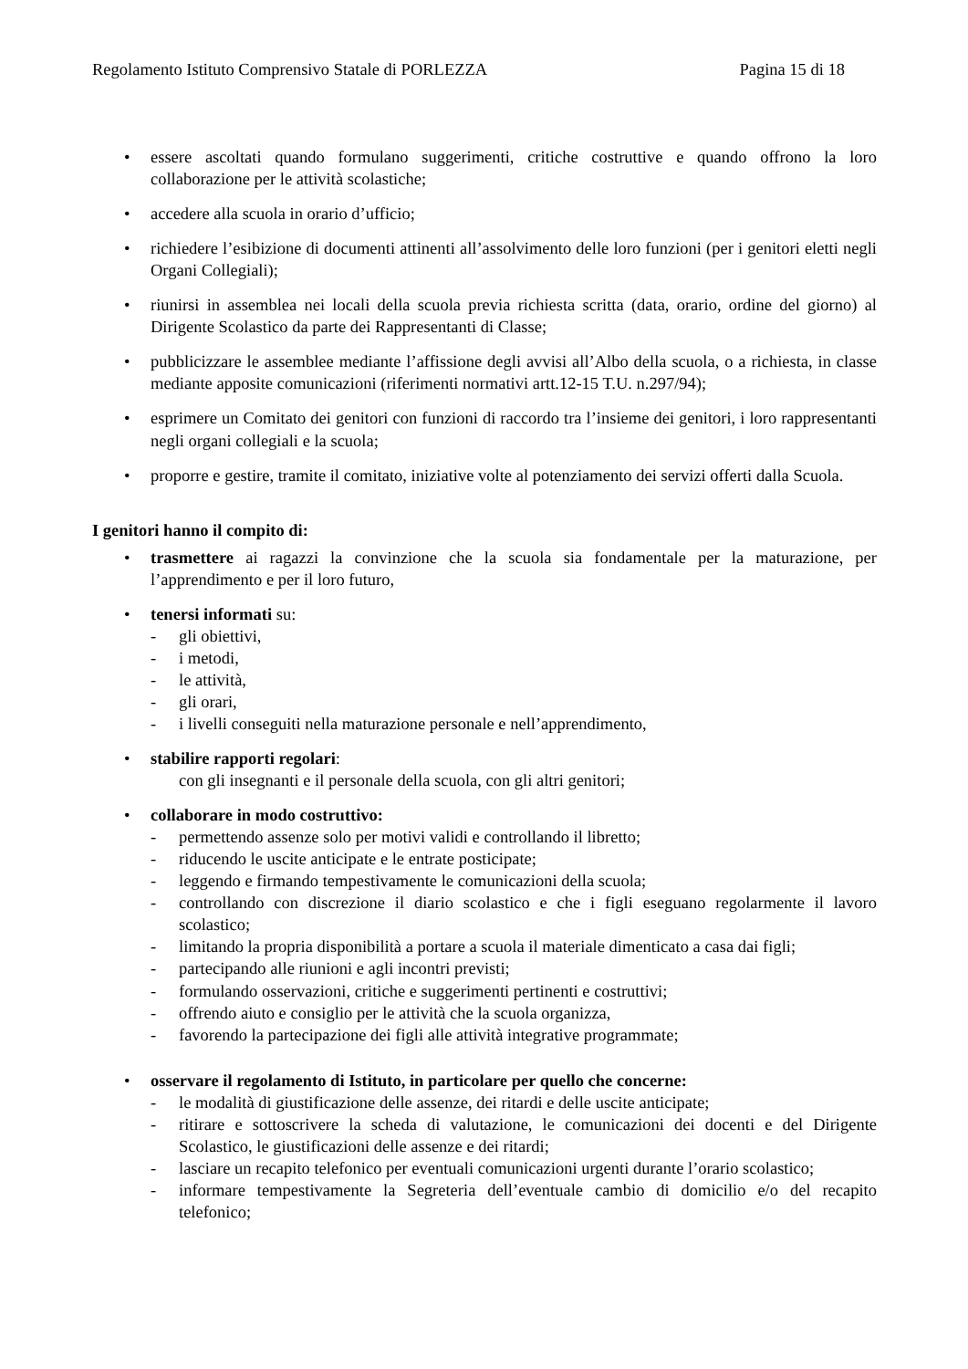Regolamento Istituto Comprensivo Statale di PORLEZZA Pagina 15 di 18
• essere ascoltati quando formulano suggerimenti, critiche costruttive e quando offrono la loro collaborazione per le attività scolastiche;
• accedere alla scuola in orario d’ufficio;
• richiedere l’esibizione di documenti attinenti all’assolvimento delle loro funzioni (per i genitori eletti negli Organi Collegiali);
• riunirsi in assemblea nei locali della scuola previa richiesta scritta (data, orario, ordine del giorno) al Dirigente Scolastico da parte dei Rappresentanti di Classe;
• pubblicizzare le assemblee mediante l’affissione degli avvisi all’Albo della scuola, o a richiesta, in classe mediante apposite comunicazioni (riferimenti normativi artt.12-15 T.U. n.297/94);
• esprimere un Comitato dei genitori con funzioni di raccordo tra l’insieme dei genitori, i loro rappresentanti negli organi collegiali e la scuola;
• proporre e gestire, tramite il comitato, iniziative volte al potenziamento dei servizi offerti dalla Scuola.
I genitori hanno il compito di:
• trasmettere ai ragazzi la convinzione che la scuola sia fondamentale per la maturazione, per l’apprendimento e per il loro futuro,
• tenersi informati su:
- gli obiettivi,
- i metodi,
- le attività,
- gli orari,
- i livelli conseguiti nella maturazione personale e nell’apprendimento,
• stabilire rapporti regolari:
con gli insegnanti e il personale della scuola, con gli altri genitori;
• collaborare in modo costruttivo:
- permettendo assenze solo per motivi validi e controllando il libretto;
- riducendo le uscite anticipate e le entrate posticipate;
- leggendo e firmando tempestivamente le comunicazioni della scuola;
- controllando con discrezione il diario scolastico e che i figli eseguano regolarmente il lavoro scolastico;
- limitando la propria disponibilità a portare a scuola il materiale dimenticato a casa dai figli;
- partecipando alle riunioni e agli incontri previsti;
- formulando osservazioni, critiche e suggerimenti pertinenti e costruttivi;
- offrendo aiuto e consiglio per le attività che la scuola organizza,
- favorendo la partecipazione dei figli alle attività integrative programmate;
• osservare il regolamento di Istituto, in particolare per quello che concerne:
- le modalità di giustificazione delle assenze, dei ritardi e delle uscite anticipate;
- ritirare e sottoscrivere la scheda di valutazione, le comunicazioni dei docenti e del Dirigente Scolastico, le giustificazioni delle assenze e dei ritardi;
- lasciare un recapito telefonico per eventuali comunicazioni urgenti durante l’orario scolastico;
- informare tempestivamente la Segreteria dell’eventuale cambio di domicilio e/o del recapito telefonico;